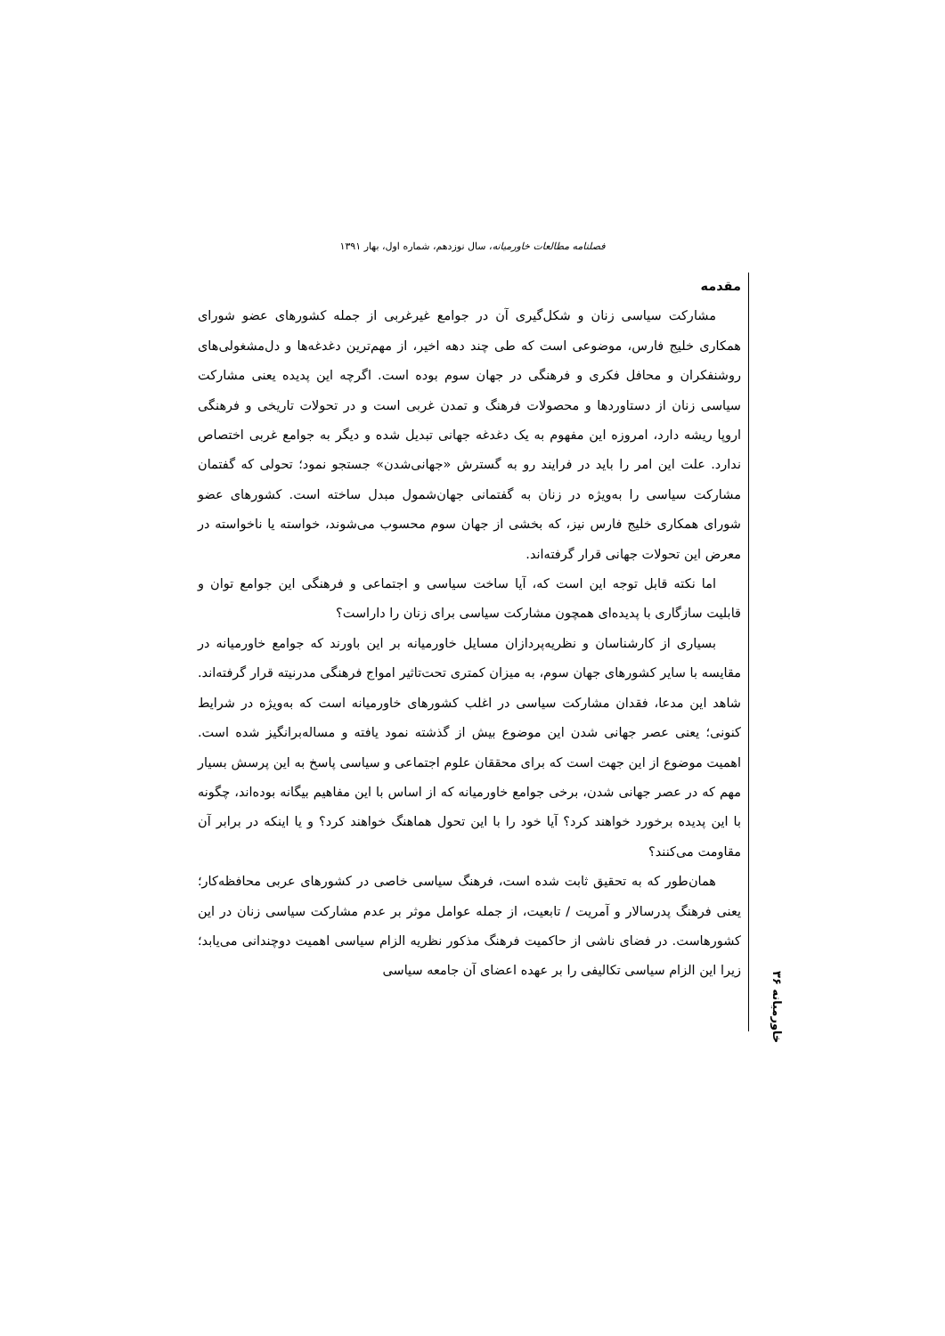فصلنامه مطالعات خاورمیانه، سال نوزدهم، شماره اول، بهار ۱۳۹۱
مقدمه
مشارکت سیاسی زنان و شکل‌گیری آن در جوامع غیرغربی از جمله کشورهای عضو شورای همکاری خلیج فارس، موضوعی است که طی چند دهه اخیر، از مهم‌ترین دغدغه‌ها و دل‌مشغولی‌های روشنفکران و محافل فکری و فرهنگی در جهان سوم بوده است. اگرچه این پدیده یعنی مشارکت سیاسی زنان از دستاوردها و محصولات فرهنگ و تمدن غربی است و در تحولات تاریخی و فرهنگی اروپا ریشه دارد، امروزه این مفهوم به یک دغدغه جهانی تبدیل شده و دیگر به جوامع غربی اختصاص ندارد. علت این امر را باید در فرایند رو به گسترش «جهانی‌شدن» جستجو نمود؛ تحولی که گفتمان مشارکت سیاسی را به‌ویژه در زنان به گفتمانی جهان‌شمول مبدل ساخته است. کشورهای عضو شورای همکاری خلیج فارس نیز، که بخشی از جهان سوم محسوب می‌شوند، خواسته یا ناخواسته در معرض این تحولات جهانی قرار گرفته‌اند.
اما نکته قابل توجه این است که، آیا ساخت سیاسی و اجتماعی و فرهنگی این جوامع توان و قابلیت سازگاری با پدیده‌ای همچون مشارکت سیاسی برای زنان را داراست؟
بسیاری از کارشناسان و نظریه‌پردازان مسایل خاورمیانه بر این باورند که جوامع خاورمیانه در مقایسه با سایر کشورهای جهان سوم، به میزان کمتری تحت‌تاثیر امواج فرهنگی مدرنیته قرار گرفته‌اند. شاهد این مدعا، فقدان مشارکت سیاسی در اغلب کشورهای خاورمیانه است که به‌ویژه در شرایط کنونی؛ یعنی عصر جهانی شدن این موضوع بیش از گذشته نمود یافته و مساله‌برانگیز شده است. اهمیت موضوع از این جهت است که برای محققان علوم اجتماعی و سیاسی پاسخ به این پرسش بسیار مهم که در عصر جهانی شدن، برخی جوامع خاورمیانه که از اساس با این مفاهیم بیگانه بوده‌اند، چگونه با این پدیده برخورد خواهند کرد؟ آیا خود را با این تحول هماهنگ خواهند کرد؟ و یا اینکه در برابر آن مقاومت می‌کنند؟
همان‌طور که به تحقیق ثابت شده است، فرهنگ سیاسی خاصی در کشورهای عربی محافظه‌کار؛ یعنی فرهنگ پدرسالار و آمریت / تابعیت، از جمله عوامل موثر بر عدم مشارکت سیاسی زنان در این کشورهاست. در فضای ناشی از حاکمیت فرهنگ مذکور نظریه الزام سیاسی اهمیت دوچندانی می‌یابد؛ زیرا این الزام سیاسی تکالیفی را بر عهده اعضای آن جامعه سیاسی
خاورمیانه ۳۶